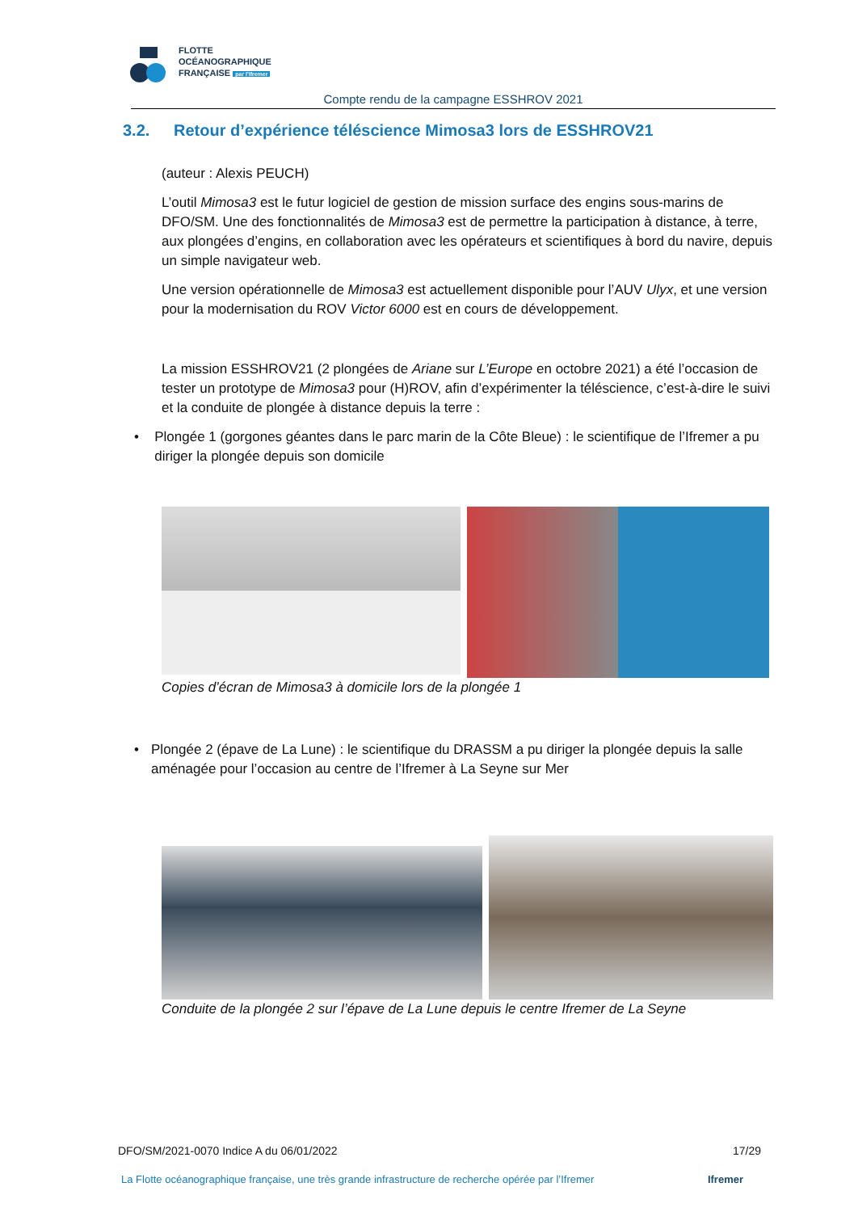FLOTTE
OCÉANOGRAPHIQUE
FRANÇAISE par l'Ifremer
Compte rendu de la campagne ESSHROV 2021
3.2. Retour d’expérience téléscience Mimosa3 lors de ESSHROV21
(auteur : Alexis PEUCH)
L’outil Mimosa3 est le futur logiciel de gestion de mission surface des engins sous-marins de DFO/SM. Une des fonctionnalités de Mimosa3 est de permettre la participation à distance, à terre, aux plongées d’engins, en collaboration avec les opérateurs et scientifiques à bord du navire, depuis un simple navigateur web.
Une version opérationnelle de Mimosa3 est actuellement disponible pour l’AUV Ulyx, et une version pour la modernisation du ROV Victor 6000 est en cours de développement.
La mission ESSHROV21 (2 plongées de Ariane sur L’Europe en octobre 2021) a été l’occasion de tester un prototype de Mimosa3 pour (H)ROV, afin d’expérimenter la téléscience, c’est-à-dire le suivi et la conduite de plongée à distance depuis la terre :
• Plongée 1 (gorgones géantes dans le parc marin de la Côte Bleue) : le scientifique de l’Ifremer a pu diriger la plongée depuis son domicile
Copies d’écran de Mimosa3 à domicile lors de la plongée 1
• Plongée 2 (épave de La Lune) : le scientifique du DRASSM a pu diriger la plongée depuis la salle aménagée pour l’occasion au centre de l’Ifremer à La Seyne sur Mer
Conduite de la plongée 2 sur l’épave de La Lune depuis le centre Ifremer de La Seyne
DFO/SM/2021-0070 Indice A du 06/01/2022 17/29
La Flotte océanographique française, une très grande infrastructure de recherche opérée par l’Ifremer Ifremer